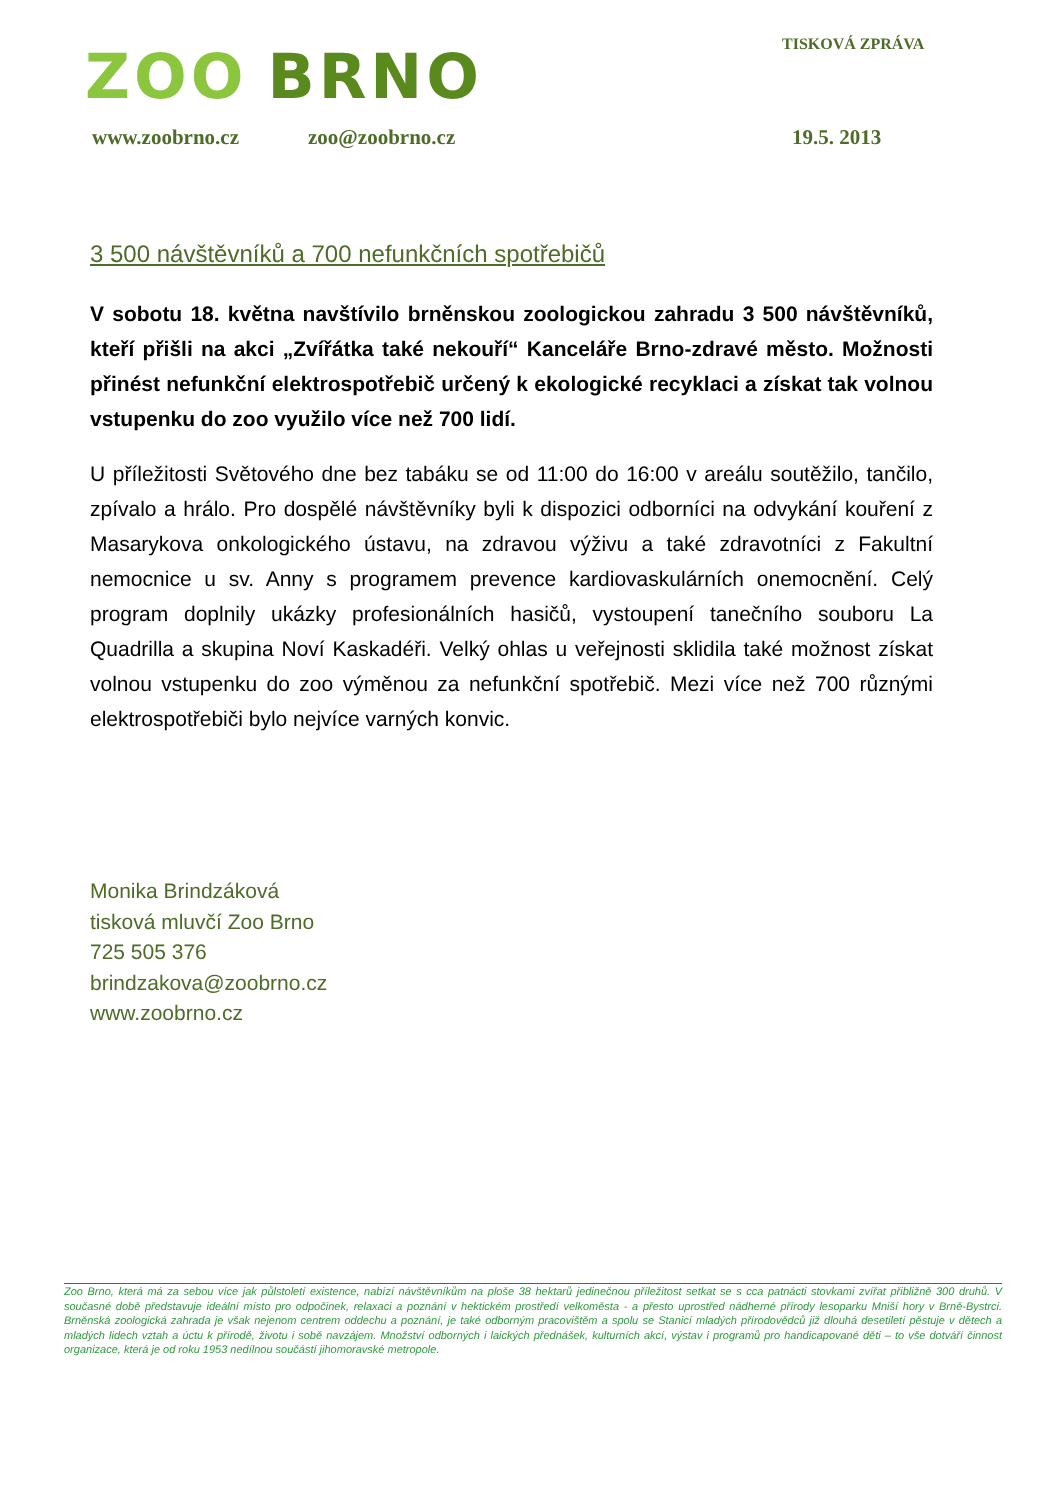ZOO BRNO TISKOVÁ ZPRÁVA
www.zoobrno.cz zoo@zoobrno.cz 19.5. 2013
3 500 návštěvníků a 700 nefunkčních spotřebičů
V sobotu 18. května navštívilo brněnskou zoologickou zahradu 3 500 návštěvníků, kteří přišli na akci „Zvířátka také nekouří“ Kanceláře Brno-zdravé město. Možnosti přinést nefunkční elektrospotřebič určený k ekologické recyklaci a získat tak volnou vstupenku do zoo využilo více než 700 lidí.
U příležitosti Světového dne bez tabáku se od 11:00 do 16:00 v areálu soutěžilo, tančilo, zpívalo a hrálo. Pro dospělé návštěvníky byli k dispozici odborníci na odvykání kouření z Masarykova onkologického ústavu, na zdravou výživu a také zdravotníci z Fakultní nemocnice u sv. Anny s programem prevence kardiovaskulárních onemocnění. Celý program doplnily ukázky profesionálních hasičů, vystoupení tanečního souboru La Quadrilla a skupina Noví Kaskadéři. Velký ohlas u veřejnosti sklidila také možnost získat volnou vstupenku do zoo výměnou za nefunkční spotřebič. Mezi více než 700 různými elektrospotřebiči bylo nejvíce varných konvic.
Monika Brindzáková
tisková mluvčí Zoo Brno
725 505 376
brindzakova@zoobrno.cz
www.zoobrno.cz
Zoo Brno, která má za sebou více jak půlstoletí existence, nabízí návštěvníkům na ploše 38 hektarů jedinečnou příležitost setkat se s cca patnácti stovkami zvířat přibližně 300 druhů. V současné době představuje ideální místo pro odpočinek, relaxaci a poznání v hektickém prostředí velkoměsta - a přesto uprostřed nádherné přírody lesoparku Mniší hory v Brně-Bystrci. Brněnská zoologická zahrada je však nejenom centrem oddechu a poznání, je také odborným pracovištěm a spolu se Stanicí mladých přírodovědců již dlouhá desetiletí pěstuje v dětech a mladých lidech vztah a úctu k přírodě, životu i sobě navzájem. Množství odborných i laických přednášek, kulturních akcí, výstav i programů pro handicapované děti – to vše dotváří činnost organizace, která je od roku 1953 nedílnou součástí jihomoravské metropole.